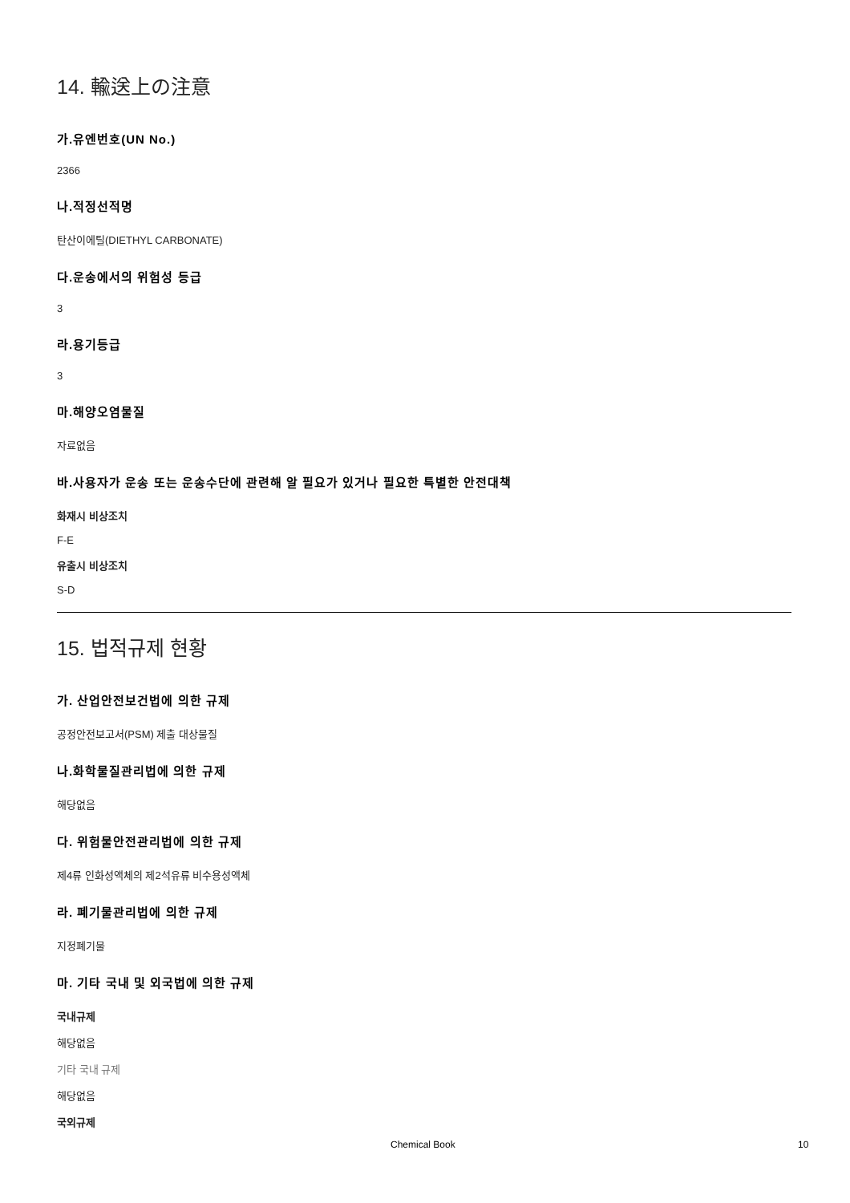14. 輸送上の注意
가.유엔번호(UN No.)
2366
나.적정선적명
탄산이에틸(DIETHYL CARBONATE)
다.운송에서의 위험성 등급
3
라.용기등급
3
마.해양오염물질
자료없음
바.사용자가 운송 또는 운송수단에 관련해 알 필요가 있거나 필요한 특별한 안전대책
화재시 비상조치
F-E
유출시 비상조치
S-D
15. 법적규제 현황
가. 산업안전보건법에 의한 규제
공정안전보고서(PSM) 제출 대상물질
나.화학물질관리법에 의한 규제
해당없음
다. 위험물안전관리법에 의한 규제
제4류 인화성액체의 제2석유류 비수용성액체
라. 폐기물관리법에 의한 규제
지정폐기물
마. 기타 국내 및 외국법에 의한 규제
국내규제
해당없음
기타 국내 규제
해당없음
국외규제
Chemical Book 10